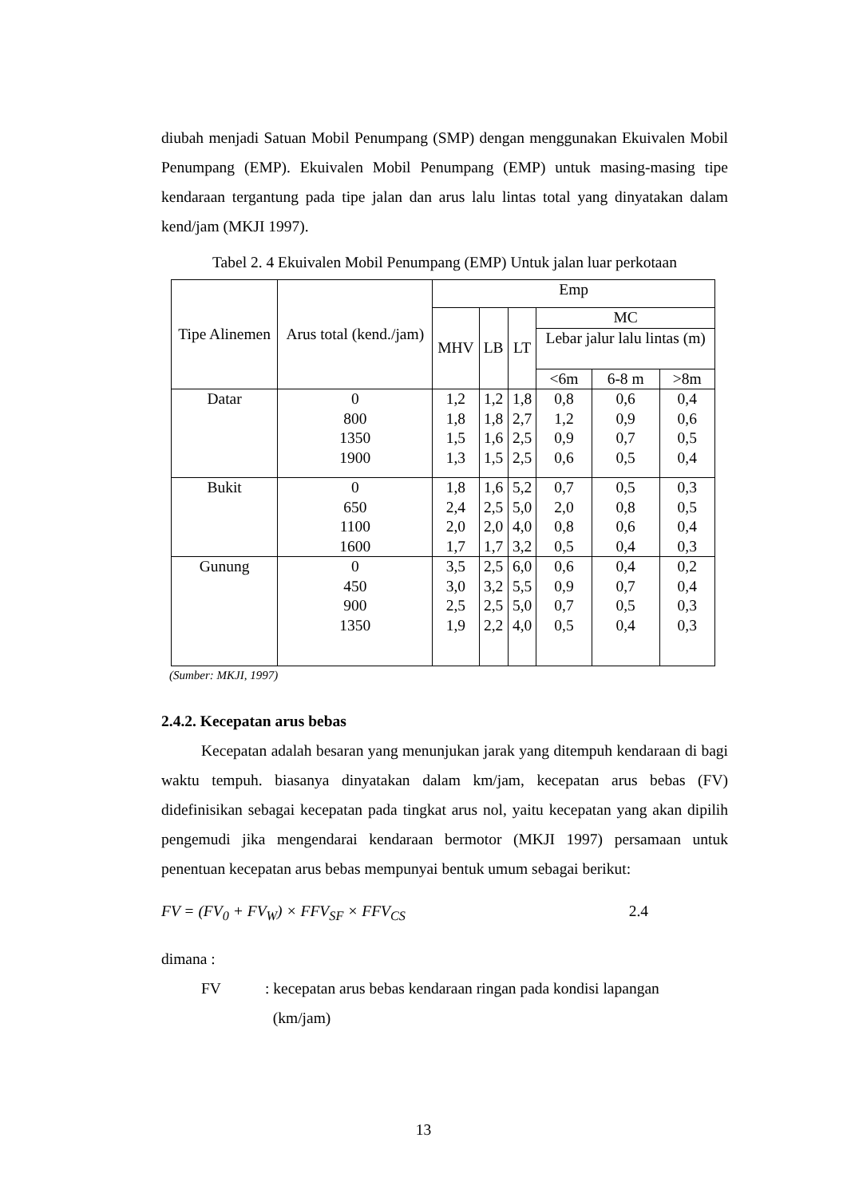diubah menjadi Satuan Mobil Penumpang (SMP) dengan menggunakan Ekuivalen Mobil Penumpang (EMP). Ekuivalen Mobil Penumpang (EMP) untuk masing-masing tipe kendaraan tergantung pada tipe jalan dan arus lalu lintas total yang dinyatakan dalam kend/jam (MKJI 1997).
Tabel 2. 4 Ekuivalen Mobil Penumpang (EMP) Untuk jalan luar perkotaan
| Tipe Alinemen | Arus total (kend./jam) | Emp | | | | | |
| --- | --- | --- | --- | --- | --- | --- | --- |
| | | MHV | LB | LT | MC | | |
| | | | | | Lebar jalur lalu lintas (m) | | |
| | | | | | <6m | 6-8 m | >8m |
| Datar | 0 800 1350 1900 | 1,2 1,8 1,5 1,3 | 1,2 1,8 1,6 1,5 | 1,8 2,7 2,5 2,5 | 0,8 1,2 0,9 0,6 | 0,6 0,9 0,7 0,5 | 0,4 0,6 0,5 0,4 |
| Bukit | 0 650 1100 1600 | 1,8 2,4 2,0 1,7 | 1,6 2,5 2,0 1,7 | 5,2 5,0 4,0 3,2 | 0,7 2,0 0,8 0,5 | 0,5 0,8 0,6 0,4 | 0,3 0,5 0,4 0,3 |
| Gunung | 0 450 900 1350 | 3,5 3,0 2,5 1,9 | 2,5 3,2 2,5 2,2 | 6,0 5,5 5,0 4,0 | 0,6 0,9 0,7 0,5 | 0,4 0,7 0,5 0,4 | 0,2 0,4 0,3 0,3 |
(Sumber: MKJI, 1997)
2.4.2. Kecepatan arus bebas
Kecepatan adalah besaran yang menunjukan jarak yang ditempuh kendaraan di bagi waktu tempuh. biasanya dinyatakan dalam km/jam, kecepatan arus bebas (FV) didefinisikan sebagai kecepatan pada tingkat arus nol, yaitu kecepatan yang akan dipilih pengemudi jika mengendarai kendaraan bermotor (MKJI 1997) persamaan untuk penentuan kecepatan arus bebas mempunyai bentuk umum sebagai berikut:
FV = (FV<sub>0</sub> + FV<sub>W</sub>) × FFV<sub>SF</sub> × FFV<sub>CS</sub> 2.4
dimana :
FV: kecepatan arus bebas kendaraan ringan pada kondisi lapangan
(km/jam)
13